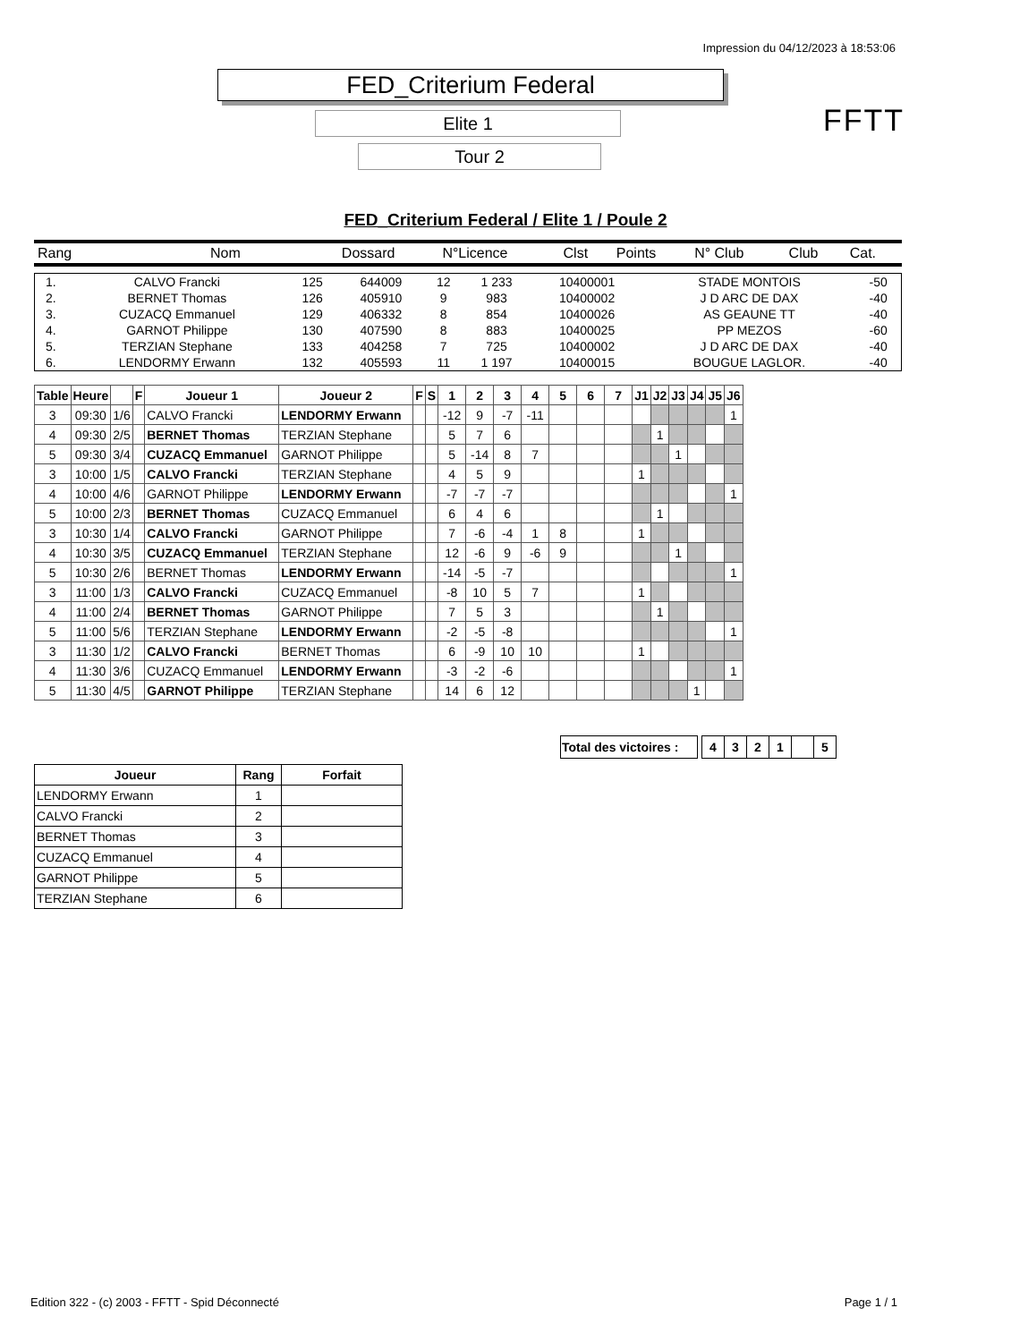Impression du 04/12/2023 à 18:53:06
FED_Criterium Federal
Elite 1
Tour 2
FFTT
FED_Criterium Federal / Elite 1 / Poule 2
| Rang | Nom | Dossard | N°Licence | Clst | Points | N° Club | Club | Cat. |
| 1. | CALVO Francki | 125 | 644009 | 12 | 1 233 | 10400001 | STADE MONTOIS | -50 |
| 2. | BERNET Thomas | 126 | 405910 | 9 | 983 | 10400002 | J D ARC DE DAX | -40 |
| 3. | CUZACQ Emmanuel | 129 | 406332 | 8 | 854 | 10400026 | AS GEAUNE TT | -40 |
| 4. | GARNOT Philippe | 130 | 407590 | 8 | 883 | 10400025 | PP MEZOS | -60 |
| 5. | TERZIAN Stephane | 133 | 404258 | 7 | 725 | 10400002 | J D ARC DE DAX | -40 |
| 6. | LENDORMY Erwann | 132 | 405593 | 11 | 1 197 | 10400015 | BOUGUE LAGLOR. | -40 |
| Table | Heure | | F | Joueur 1 | Joueur 2 | F | S | 1 | 2 | 3 | 4 | 5 | 6 | 7 | J1 | J2 | J3 | J4 | J5 | J6 |
| --- | --- | --- | --- | --- | --- | --- | --- | --- | --- | --- | --- | --- | --- | --- | --- | --- | --- | --- | --- | --- |
| 3 | 09:30 | 1/6 | | CALVO Francki | LENDORMY Erwann | | | -12 | 9 | -7 | -11 | | | | | | | | | 1 |
| 4 | 09:30 | 2/5 | | BERNET Thomas | TERZIAN Stephane | | | 5 | 7 | 6 | | | | | | 1 | | | | |
| 5 | 09:30 | 3/4 | | CUZACQ Emmanuel | GARNOT Philippe | | | 5 | -14 | 8 | 7 | | | | | | 1 | | | |
| 3 | 10:00 | 1/5 | | CALVO Francki | TERZIAN Stephane | | | 4 | 5 | 9 | | | | | 1 | | | | | |
| 4 | 10:00 | 4/6 | | GARNOT Philippe | LENDORMY Erwann | | | -7 | -7 | -7 | | | | | | | | | | 1 |
| 5 | 10:00 | 2/3 | | BERNET Thomas | CUZACQ Emmanuel | | | 6 | 4 | 6 | | | | | | 1 | | | | |
| 3 | 10:30 | 1/4 | | CALVO Francki | GARNOT Philippe | | | 7 | -6 | -4 | 1 | 8 | | | 1 | | | | | |
| 4 | 10:30 | 3/5 | | CUZACQ Emmanuel | TERZIAN Stephane | | | 12 | -6 | 9 | -6 | 9 | | | | | 1 | | | |
| 5 | 10:30 | 2/6 | | BERNET Thomas | LENDORMY Erwann | | | -14 | -5 | -7 | | | | | | | | | | 1 |
| 3 | 11:00 | 1/3 | | CALVO Francki | CUZACQ Emmanuel | | | -8 | 10 | 5 | 7 | | | | 1 | | | | | |
| 4 | 11:00 | 2/4 | | BERNET Thomas | GARNOT Philippe | | | 7 | 5 | 3 | | | | | | 1 | | | | |
| 5 | 11:00 | 5/6 | | TERZIAN Stephane | LENDORMY Erwann | | | -2 | -5 | -8 | | | | | | | | | | 1 |
| 3 | 11:30 | 1/2 | | CALVO Francki | BERNET Thomas | | | 6 | -9 | 10 | 10 | | | | 1 | | | | | |
| 4 | 11:30 | 3/6 | | CUZACQ Emmanuel | LENDORMY Erwann | | | -3 | -2 | -6 | | | | | | | | | | 1 |
| 5 | 11:30 | 4/5 | | GARNOT Philippe | TERZIAN Stephane | | | 14 | 6 | 12 | | | | | | | | 1 | | |
| Total des victoires : | | 4 | 3 | 2 | 1 | | 5 |
| Joueur | Rang | Forfait |
| --- | --- | --- |
| LENDORMY Erwann | 1 | |
| CALVO Francki | 2 | |
| BERNET Thomas | 3 | |
| CUZACQ Emmanuel | 4 | |
| GARNOT Philippe | 5 | |
| TERZIAN Stephane | 6 | |
Edition 322 - (c) 2003 - FFTT - Spid Déconnecté
Page 1 / 1